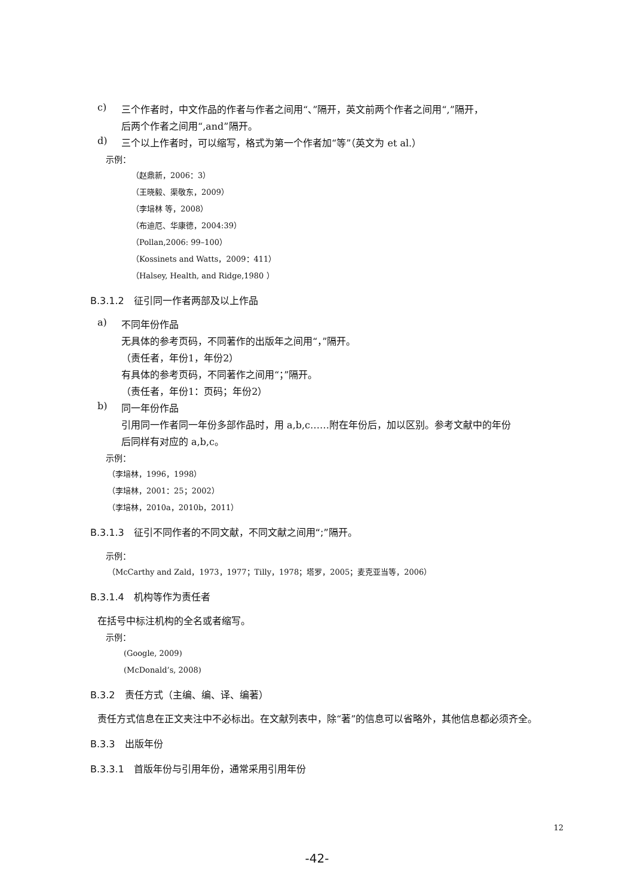c)
三个作者时，中文作品的作者与作者之间用“、”隔开，英文前两个作者之间用“,”隔开，
后两个作者之间用“,and”隔开。
d)
三个以上作者时，可以缩写，格式为第一个作者加“等”（英文为 et al.）
示例：
（赵鼎新，2006：3）
（王晓毅、渠敬东，2009）
（李培林 等，2008）
（布迪厄、华康德，2004:39）
（Pollan,2006: 99–100）
（Kossinets and Watts，2009：411）
（Halsey, Health, and Ridge,1980 ）
B.3.1.2　征引同一作者两部及以上作品
a)
不同年份作品
无具体的参考页码，不同著作的出版年之间用“，”隔开。
（责任者，年份1，年份2）
有具体的参考页码，不同著作之间用“；”隔开。
（责任者，年份1：页码；年份2）
b)
同一年份作品
引用同一作者同一年份多部作品时，用 a,b,c……附在年份后，加以区别。参考文献中的年份
后同样有对应的 a,b,c。
示例：
（李培林，1996，1998）
（李培林，2001：25；2002）
（李培林，2010a，2010b，2011）
B.3.1.3　征引不同作者的不同文献，不同文献之间用“;”隔开。
示例：
（McCarthy and Zald，1973，1977；Tilly，1978；塔罗，2005；麦克亚当等，2006）
B.3.1.4　机构等作为责任者
在括号中标注机构的全名或者缩写。
示例：
(Google, 2009)
(McDonald’s, 2008)
B.3.2　责任方式（主编、编、译、编著）
责任方式信息在正文夹注中不必标出。在文献列表中，除“著”的信息可以省略外，其他信息都必须齐全。
B.3.3　出版年份
B.3.3.1　首版年份与引用年份，通常采用引用年份
12
-42-